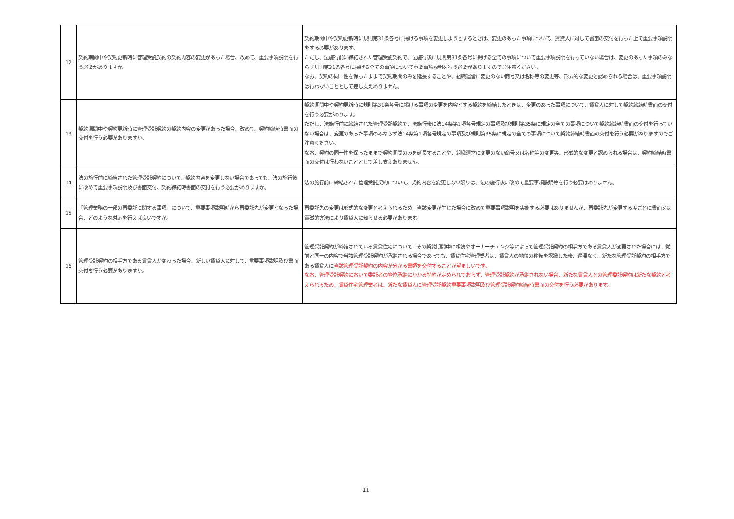| 12 | 契約期間中や契約更新時に管理受託契約の契約内容の変更があった場合、改めて、重要事項説明を行う必要がありますか。 | 契約期間中や契約更新時に規則第31条各号に掲げる事項を変更しようとするときは、変更のあった事項について、賃貸人に対して書面の交付を行った上で重要事項説明をする必要があります。 ただし、法施行前に締結された管理受託契約で、法施行後に規則第31条各号に掲げる全ての事項について重要事項説明を行っていない場合は、変更のあった事項のみならず規則第31条各号に掲げる全ての事項について重要事項説明を行う必要がありますのでご注意ください。 なお、契約の同一性を保ったままで契約期間のみを延長することや、組織運営に変更のない商号又は名称等の変更等、形式的な変更と認められる場合は、重要事項説明は行わないこととして差し支えありません。 |
| 13 | 契約期間中や契約更新時に管理受託契約の契約内容の変更があった場合、改めて、契約締結時書面の交付を行う必要がありますか。 | 契約期間中や契約更新時に規則第31条各号に掲げる事項の変更を内容とする契約を締結したときは、変更のあった事項について、賃貸人に対して契約締結時書面の交付を行う必要があります。 ただし、法施行前に締結された管理受託契約で、法施行後に法14条第1項各号規定の事項及び規則第35条に規定の全ての事項について契約締結時書面の交付を行っていない場合は、変更のあった事項のみならず法14条第1項各号規定の事項及び規則第35条に規定の全ての事項について契約締結時書面の交付を行う必要がありますのでご注意ください。 なお、契約の同一性を保ったままで契約期間のみを延長することや、組織運営に変更のない商号又は名称等の変更等、形式的な変更と認められる場合は、契約締結時書面の交付は行わないこととして差し支えありません。 |
| 14 | 法の施行前に締結された管理受託契約について、契約内容を変更しない場合であっても、法の施行後に改めて重要事項説明及び書面交付、契約締結時書面の交付を行う必要がありますか。 | 法の施行前に締結された管理受託契約について、契約内容を変更しない限りは、法の施行後に改めて重要事項説明等を行う必要はありません。 |
| 15 | 「管理業務の一部の再委託に関する事項」について、重要事項説明時から再委託先が変更となった場合、どのような対応を行えば良いですか。 | 再委託先の変更は形式的な変更と考えられるため、当該変更が生じた場合に改めて重要事項説明を実施する必要はありませんが、再委託先が変更する度ごとに書面又は電磁的方法により賃貸人に知らせる必要があります。 |
| 16 | 管理受託契約の相手方である賃貸人が変わった場合、新しい賃貸人に対して、重要事項説明及び書面交付を行う必要がありますか。 | 管理受託契約が締結されている賃貸住宅について、その契約期間中に相続やオーナーチェンジ等によって管理受託契約の相手方である賃貸人が変更された場合には、従前と同一の内容で当該管理受託契約が承継される場合であっても、賃貸住宅管理業者は、賃貸人の地位の移転を認識した後、遅滞なく、新たな管理受託契約の相手方である賃貸人に 当該管理受託契約の内容が分かる書類を交付することが望ましいです。 なお、管理受託契約において委託者の地位承継にかかる特約が定められておらず、管理受託契約が承継されない場合、新たな賃貸人との管理委託契約は新たな契約と考えられるため、賃貸住宅管理業者は、新たな賃貸人に管理受託契約重要事項説明及び管理受託契約締結時書面の交付を行う必要があります。 |
11